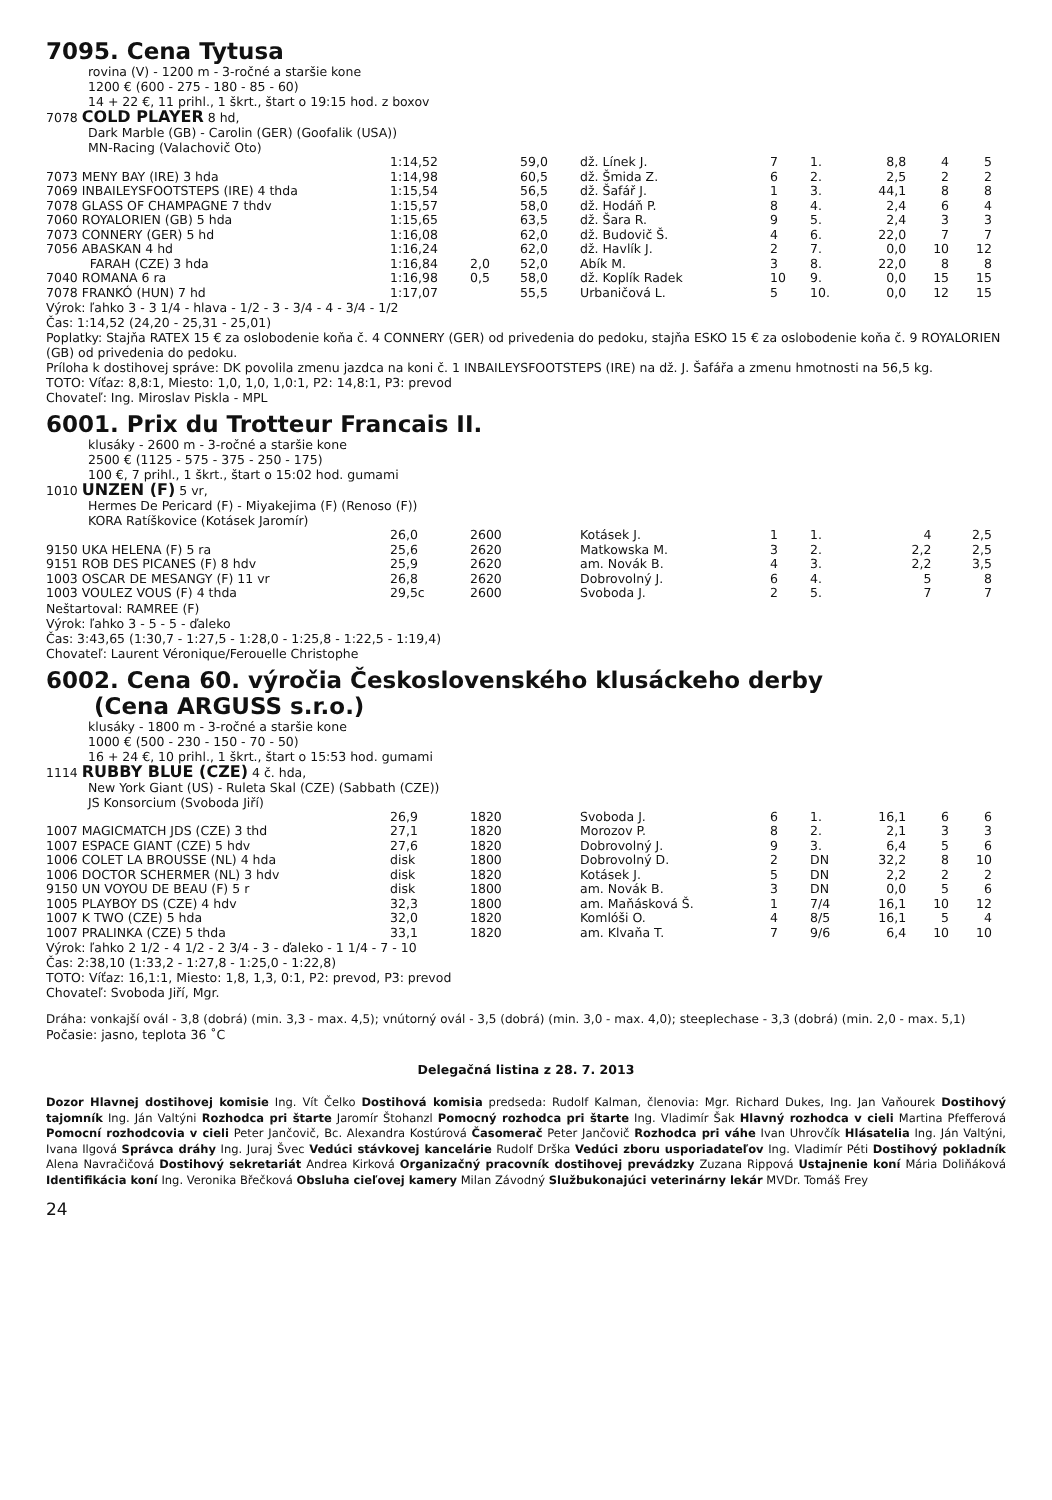7095. Cena Tytusa
rovina (V) - 1200 m - 3-ročné a staršie kone
1200 € (600 - 275 - 180 - 85 - 60)
14 + 22 €, 11 prihl., 1 škrt., štart o 19:15 hod. z boxov
7078 COLD PLAYER 8 hd,
Dark Marble (GB) - Carolin (GER) (Goofalik (USA))
MN-Racing (Valachovič Oto)
| | 1:14,52 | | 59,0 | dž. Línek J. | 7 | 1. | 8,8 | 4 | 5 |
| 7073 MENY BAY (IRE) 3 hda | 1:14,98 | | 60,5 | dž. Šmida Z. | 6 | 2. | 2,5 | 2 | 2 |
| 7069 INBAILEYSFOOTSTEPS (IRE) 4 thda | 1:15,54 | | 56,5 | dž. Šafář J. | 1 | 3. | 44,1 | 8 | 8 |
| 7078 GLASS OF CHAMPAGNE 7 thdv | 1:15,57 | | 58,0 | dž. Hodáň P. | 8 | 4. | 2,4 | 6 | 4 |
| 7060 ROYALORIEN (GB) 5 hda | 1:15,65 | | 63,5 | dž. Šara R. | 9 | 5. | 2,4 | 3 | 3 |
| 7073 CONNERY (GER) 5 hd | 1:16,08 | | 62,0 | dž. Budovič Š. | 4 | 6. | 22,0 | 7 | 7 |
| 7056 ABASKAN 4 hd | 1:16,24 | | 62,0 | dž. Havlík J. | 2 | 7. | 0,0 | 10 | 12 |
| FARAH (CZE) 3 hda | 1:16,84 | 2,0 | 52,0 | Abík M. | 3 | 8. | 22,0 | 8 | 8 |
| 7040 ROMANA 6 ra | 1:16,98 | 0,5 | 58,0 | dž. Koplík Radek | 10 | 9. | 0,0 | 15 | 15 |
| 7078 FRANKÓ (HUN) 7 hd | 1:17,07 | | 55,5 | Urbaničová L. | 5 | 10. | 0,0 | 12 | 15 |
Výrok: ľahko 3 - 3 1/4 - hlava - 1/2 - 3 - 3/4 - 4 - 3/4 - 1/2
Čas: 1:14,52 (24,20 - 25,31 - 25,01)
Poplatky: Stajňa RATEX 15 € za oslobodenie koňa č. 4 CONNERY (GER) od privedenia do pedoku, stajňa ESKO 15 € za oslobodenie koňa č. 9 ROYALORIEN (GB) od privedenia do pedoku.
Príloha k dostihovej správe: DK povolila zmenu jazdca na koni č. 1 INBAILEYSFOOTSTEPS (IRE) na dž. J. Šafářa a zmenu hmotnosti na 56,5 kg.
TOTO: Víťaz: 8,8:1, Miesto: 1,0, 1,0, 1,0:1, P2: 14,8:1, P3: prevod
Chovateľ: Ing. Miroslav Piskla - MPL
6001. Prix du Trotteur Francais II.
klusáky - 2600 m - 3-ročné a staršie kone
2500 € (1125 - 575 - 375 - 250 - 175)
100 €, 7 prihl., 1 škrt., štart o 15:02 hod. gumami
1010 UNZEN (F) 5 vr,
Hermes De Pericard (F) - Miyakejima (F) (Renoso (F))
KORA Ratíškovice (Kotásek Jaromír)
| | 26,0 | 2600 | Kotásek J. | 1 | 1. | | 4 | 2,5 |
| 9150 UKA HELENA (F) 5 ra | 25,6 | 2620 | Matkowska M. | 3 | 2. | | 2,2 | 2,5 |
| 9151 ROB DES PICANES (F) 8 hdv | 25,9 | 2620 | am. Novák B. | 4 | 3. | | 2,2 | 3,5 |
| 1003 OSCAR DE MESANGY (F) 11 vr | 26,8 | 2620 | Dobrovolný J. | 6 | 4. | | 5 | 8 |
| 1003 VOULEZ VOUS (F) 4 thda | 29,5c | 2600 | Svoboda J. | 2 | 5. | | 7 | 7 |
Neštartoval: RAMREE (F)
Výrok: ľahko 3 - 5 - 5 - ďaleko
Čas: 3:43,65 (1:30,7 - 1:27,5 - 1:28,0 - 1:25,8 - 1:22,5 - 1:19,4)
Chovateľ: Laurent Véronique/Ferouelle Christophe
6002. Cena 60. výročia Československého klusáckeho derby
(Cena ARGUSS s.r.o.)
klusáky - 1800 m - 3-ročné a staršie kone
1000 € (500 - 230 - 150 - 70 - 50)
16 + 24 €, 10 prihl., 1 škrt., štart o 15:53 hod. gumami
1114 RUBBY BLUE (CZE) 4 č. hda,
New York Giant (US) - Ruleta Skal (CZE) (Sabbath (CZE))
JS Konsorcium (Svoboda Jiří)
| | 26,9 | 1820 | Svoboda J. | 6 | 1. | 16,1 | 6 | 6 |
| 1007 MAGICMATCH JDS (CZE) 3 thd | 27,1 | 1820 | Morozov P. | 8 | 2. | 2,1 | 3 | 3 |
| 1007 ESPACE GIANT (CZE) 5 hdv | 27,6 | 1820 | Dobrovolný J. | 9 | 3. | 6,4 | 5 | 6 |
| 1006 COLET LA BROUSSE (NL) 4 hda | disk | 1800 | Dobrovolný D. | 2 | DN | 32,2 | 8 | 10 |
| 1006 DOCTOR SCHERMER (NL) 3 hdv | disk | 1820 | Kotásek J. | 5 | DN | 2,2 | 2 | 2 |
| 9150 UN VOYOU DE BEAU (F) 5 r | disk | 1800 | am. Novák B. | 3 | DN | 0,0 | 5 | 6 |
| 1005 PLAYBOY DS (CZE) 4 hdv | 32,3 | 1800 | am. Maňásková Š. | 1 | 7/4 | 16,1 | 10 | 12 |
| 1007 K TWO (CZE) 5 hda | 32,0 | 1820 | Komlóši O. | 4 | 8/5 | 16,1 | 5 | 4 |
| 1007 PRALINKA (CZE) 5 thda | 33,1 | 1820 | am. Klvaňa T. | 7 | 9/6 | 6,4 | 10 | 10 |
Výrok: ľahko 2 1/2 - 4 1/2 - 2 3/4 - 3 - ďaleko - 1 1/4 - 7 - 10
Čas: 2:38,10 (1:33,2 - 1:27,8 - 1:25,0 - 1:22,8)
TOTO: Víťaz: 16,1:1, Miesto: 1,8, 1,3, 0:1, P2: prevod, P3: prevod
Chovateľ: Svoboda Jiří, Mgr.
Dráha: vonkajší ovál - 3,8 (dobrá) (min. 3,3 - max. 4,5); vnútorný ovál - 3,5 (dobrá) (min. 3,0 - max. 4,0); steeplechase - 3,3 (dobrá) (min. 2,0 - max. 5,1)
Počasie: jasno, teplota 36 ˚C
Delegačná listina z 28. 7. 2013
Dozor Hlavnej dostihovej komisie Ing. Vít Čelko Dostihová komisia predseda: Rudolf Kalman, členovia: Mgr. Richard Dukes, Ing. Jan Vaňourek Dostihový tajomník Ing. Ján Valtýni Rozhodca pri štarte Jaromír Štohanzl Pomocný rozhodca pri štarte Ing. Vladimír Šak Hlavný rozhodca v cieli Martina Pfefferová Pomocní rozhodcovia v cieli Peter Jančovič, Bc. Alexandra Kostúrová Časomerač Peter Jančovič Rozhodca pri váhe Ivan Uhrovčík Hlásatelia Ing. Ján Valtýni, Ivana Ilgová Správca dráhy Ing. Juraj Švec Vedúci stávkovej kancelárie Rudolf Drška Vedúci zboru usporiadateľov Ing. Vladimír Péti Dostihový pokladník Alena Navračičová Dostihový sekretariát Andrea Kirková Organizačný pracovník dostihovej prevádzky Zuzana Rippová Ustajnenie koní Mária Doliňáková Identifikácia koní Ing. Veronika Břečková Obsluha cieľovej kamery Milan Závodný Službukonajúci veterinárny lekár MVDr. Tomáš Frey
24